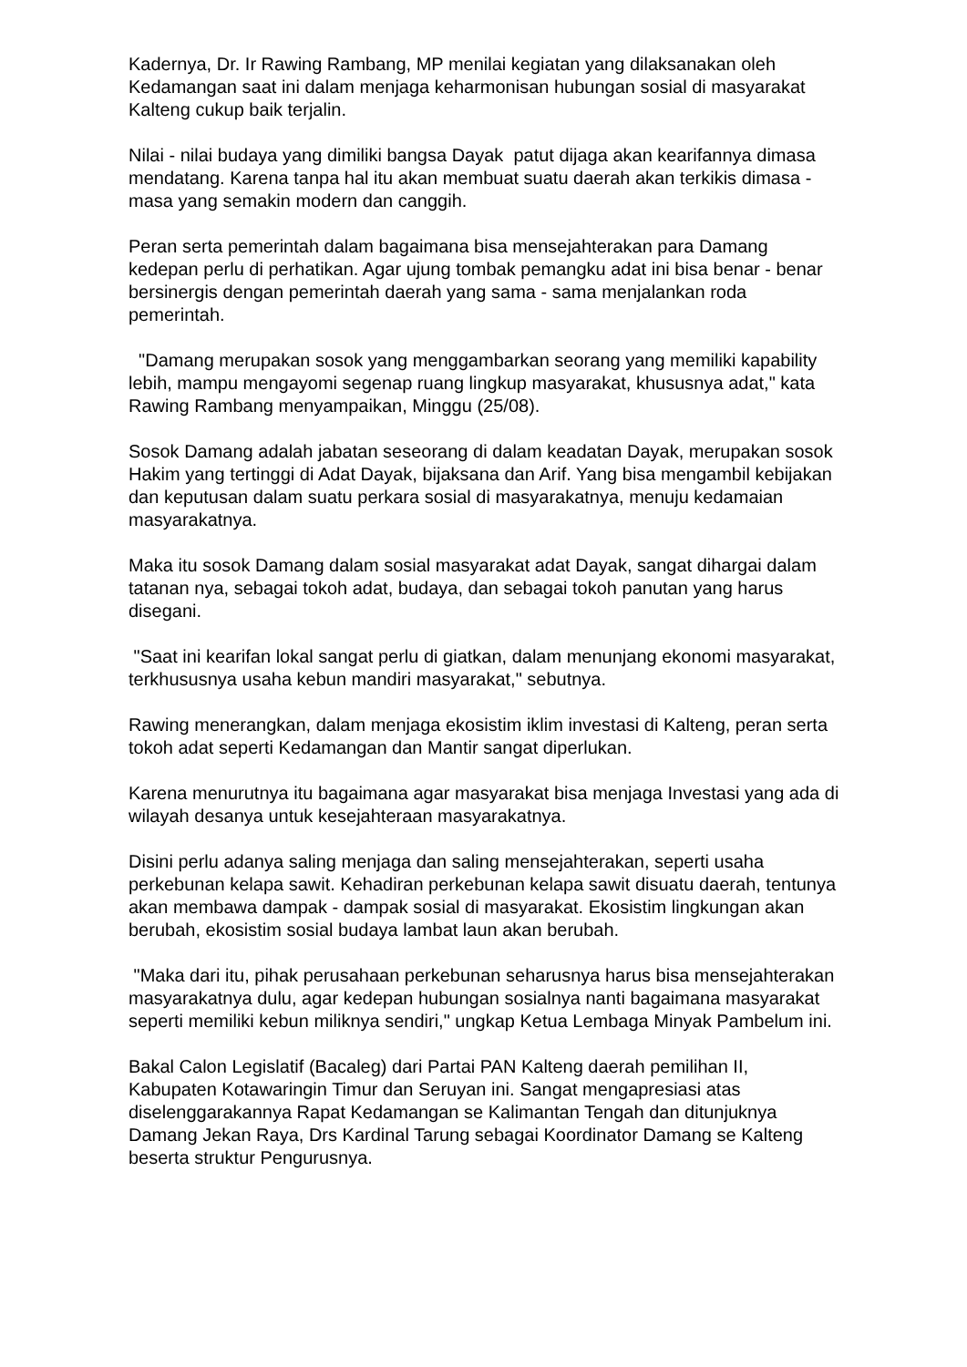Kadernya, Dr. Ir Rawing Rambang, MP menilai kegiatan yang dilaksanakan oleh Kedamangan saat ini dalam menjaga keharmonisan hubungan sosial di masyarakat Kalteng cukup baik terjalin.
Nilai - nilai budaya yang dimiliki bangsa Dayak patut dijaga akan kearifannya dimasa mendatang. Karena tanpa hal itu akan membuat suatu daerah akan terkikis dimasa - masa yang semakin modern dan canggih.
Peran serta pemerintah dalam bagaimana bisa mensejahterakan para Damang kedepan perlu di perhatikan. Agar ujung tombak pemangku adat ini bisa benar - benar bersinergis dengan pemerintah daerah yang sama - sama menjalankan roda pemerintah.
"Damang merupakan sosok yang menggambarkan seorang yang memiliki kapability lebih, mampu mengayomi segenap ruang lingkup masyarakat, khususnya adat," kata Rawing Rambang menyampaikan, Minggu (25/08).
Sosok Damang adalah jabatan seseorang di dalam keadatan Dayak, merupakan sosok Hakim yang tertinggi di Adat Dayak, bijaksana dan Arif. Yang bisa mengambil kebijakan dan keputusan dalam suatu perkara sosial di masyarakatnya, menuju kedamaian masyarakatnya.
Maka itu sosok Damang dalam sosial masyarakat adat Dayak, sangat dihargai dalam tatanan nya, sebagai tokoh adat, budaya, dan sebagai tokoh panutan yang harus disegani.
"Saat ini kearifan lokal sangat perlu di giatkan, dalam menunjang ekonomi masyarakat, terkhususnya usaha kebun mandiri masyarakat," sebutnya.
Rawing menerangkan, dalam menjaga ekosistim iklim investasi di Kalteng, peran serta tokoh adat seperti Kedamangan dan Mantir sangat diperlukan.
Karena menurutnya itu bagaimana agar masyarakat bisa menjaga Investasi yang ada di wilayah desanya untuk kesejahteraan masyarakatnya.
Disini perlu adanya saling menjaga dan saling mensejahterakan, seperti usaha perkebunan kelapa sawit. Kehadiran perkebunan kelapa sawit disuatu daerah, tentunya akan membawa dampak - dampak sosial di masyarakat. Ekosistim lingkungan akan berubah, ekosistim sosial budaya lambat laun akan berubah.
"Maka dari itu, pihak perusahaan perkebunan seharusnya harus bisa mensejahterakan masyarakatnya dulu, agar kedepan hubungan sosialnya nanti bagaimana masyarakat seperti memiliki kebun miliknya sendiri," ungkap Ketua Lembaga Minyak Pambelum ini.
Bakal Calon Legislatif (Bacaleg) dari Partai PAN Kalteng daerah pemilihan II, Kabupaten Kotawaringin Timur dan Seruyan ini. Sangat mengapresiasi atas diselenggarakannya Rapat Kedamangan se Kalimantan Tengah dan ditunjuknya Damang Jekan Raya, Drs Kardinal Tarung sebagai Koordinator Damang se Kalteng beserta struktur Pengurusnya.